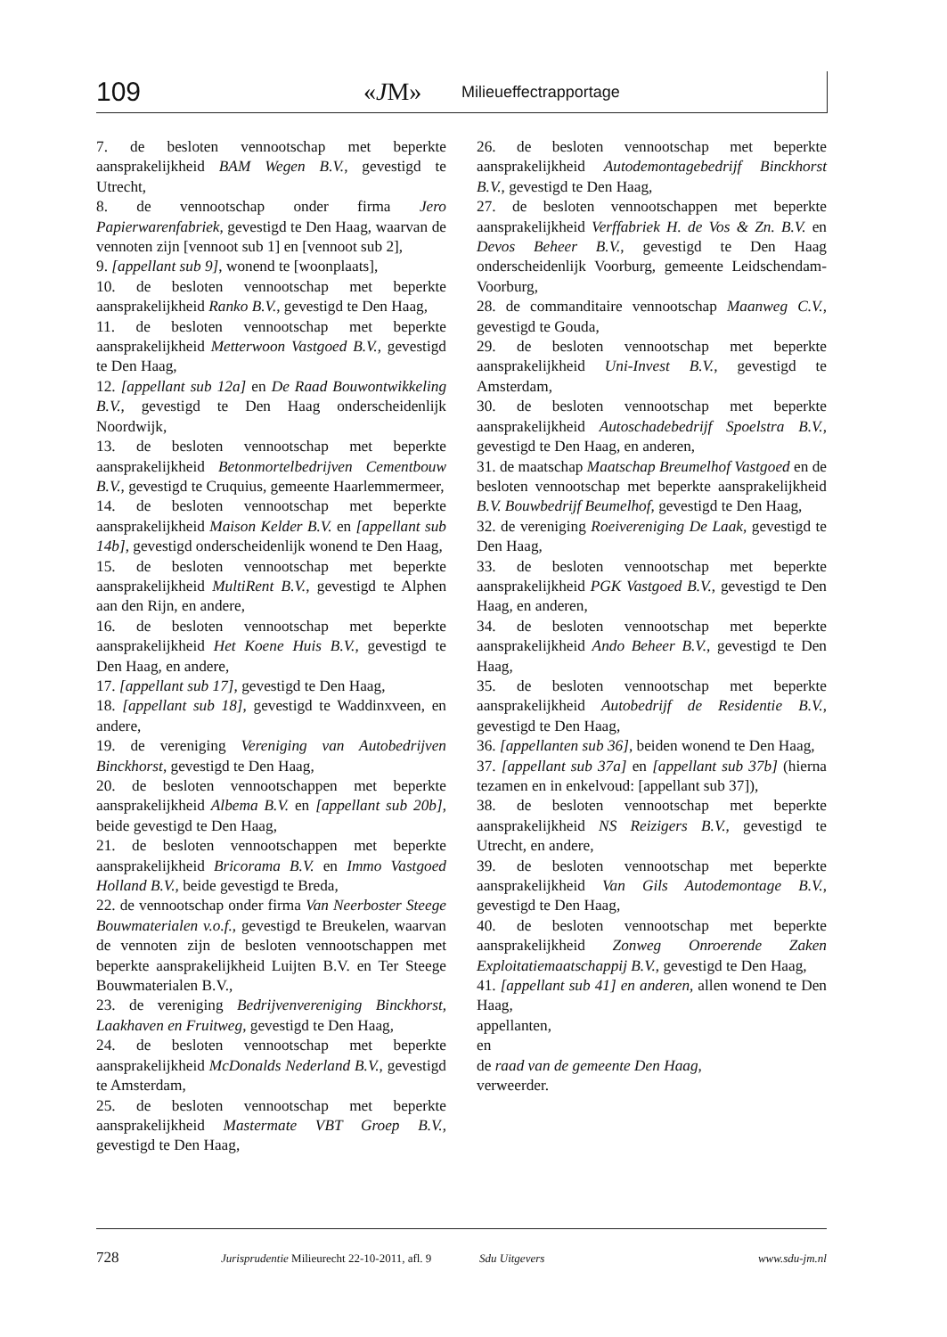109 «JM» Milieueffectrapportage
7. de besloten vennootschap met beperkte aansprakelijkheid BAM Wegen B.V., gevestigd te Utrecht,
8. de vennootschap onder firma Jero Papierwarenfabriek, gevestigd te Den Haag, waarvan de vennoten zijn [vennoot sub 1] en [vennoot sub 2],
9. [appellant sub 9], wonend te [woonplaats],
10. de besloten vennootschap met beperkte aansprakelijkheid Ranko B.V., gevestigd te Den Haag,
11. de besloten vennootschap met beperkte aansprakelijkheid Metterwoon Vastgoed B.V., gevestigd te Den Haag,
12. [appellant sub 12a] en De Raad Bouwontwikkeling B.V., gevestigd te Den Haag onderscheidenlijk Noordwijk,
13. de besloten vennootschap met beperkte aansprakelijkheid Betonmortelbedrijven Cementbouw B.V., gevestigd te Cruquius, gemeente Haarlemmermeer,
14. de besloten vennootschap met beperkte aansprakelijkheid Maison Kelder B.V. en [appellant sub 14b], gevestigd onderscheidenlijk wonend te Den Haag,
15. de besloten vennootschap met beperkte aansprakelijkheid MultiRent B.V., gevestigd te Alphen aan den Rijn, en andere,
16. de besloten vennootschap met beperkte aansprakelijkheid Het Koene Huis B.V., gevestigd te Den Haag, en andere,
17. [appellant sub 17], gevestigd te Den Haag,
18. [appellant sub 18], gevestigd te Waddinxveen, en andere,
19. de vereniging Vereniging van Autobedrijven Binckhorst, gevestigd te Den Haag,
20. de besloten vennootschappen met beperkte aansprakelijkheid Albema B.V. en [appellant sub 20b], beide gevestigd te Den Haag,
21. de besloten vennootschappen met beperkte aansprakelijkheid Bricorama B.V. en Immo Vastgoed Holland B.V., beide gevestigd te Breda,
22. de vennootschap onder firma Van Neerboster Steege Bouwmaterialen v.o.f., gevestigd te Breukelen, waarvan de vennoten zijn de besloten vennootschappen met beperkte aansprakelijkheid Luijten B.V. en Ter Steege Bouwmaterialen B.V.,
23. de vereniging Bedrijvenvereniging Binckhorst, Laakhaven en Fruitweg, gevestigd te Den Haag,
24. de besloten vennootschap met beperkte aansprakelijkheid McDonalds Nederland B.V., gevestigd te Amsterdam,
25. de besloten vennootschap met beperkte aansprakelijkheid Mastermate VBT Groep B.V., gevestigd te Den Haag,
26. de besloten vennootschap met beperkte aansprakelijkheid Autodemontagebedrijf Binckhorst B.V., gevestigd te Den Haag,
27. de besloten vennootschappen met beperkte aansprakelijkheid Verffabriek H. de Vos & Zn. B.V. en Devos Beheer B.V., gevestigd te Den Haag onderscheidenlijk Voorburg, gemeente Leidschendam-Voorburg,
28. de commanditaire vennootschap Maanweg C.V., gevestigd te Gouda,
29. de besloten vennootschap met beperkte aansprakelijkheid Uni-Invest B.V., gevestigd te Amsterdam,
30. de besloten vennootschap met beperkte aansprakelijkheid Autoschadebedrijf Spoelstra B.V., gevestigd te Den Haag, en anderen,
31. de maatschap Maatschap Breumelhof Vastgoed en de besloten vennootschap met beperkte aansprakelijkheid B.V. Bouwbedrijf Beumelhof, gevestigd te Den Haag,
32. de vereniging Roeivereniging De Laak, gevestigd te Den Haag,
33. de besloten vennootschap met beperkte aansprakelijkheid PGK Vastgoed B.V., gevestigd te Den Haag, en anderen,
34. de besloten vennootschap met beperkte aansprakelijkheid Ando Beheer B.V., gevestigd te Den Haag,
35. de besloten vennootschap met beperkte aansprakelijkheid Autobedrijf de Residentie B.V., gevestigd te Den Haag,
36. [appellanten sub 36], beiden wonend te Den Haag,
37. [appellant sub 37a] en [appellant sub 37b] (hierna tezamen en in enkelvoud: [appellant sub 37]),
38. de besloten vennootschap met beperkte aansprakelijkheid NS Reizigers B.V., gevestigd te Utrecht, en andere,
39. de besloten vennootschap met beperkte aansprakelijkheid Van Gils Autodemontage B.V., gevestigd te Den Haag,
40. de besloten vennootschap met beperkte aansprakelijkheid Zonweg Onroerende Zaken Exploitatiemaatschappij B.V., gevestigd te Den Haag,
41. [appellant sub 41] en anderen, allen wonend te Den Haag,
appellanten,
en
de raad van de gemeente Den Haag,
verweerder.
728 Jurisprudentie Milieurecht 22-10-2011, afl. 9 Sdu Uitgevers www.sdu-jm.nl